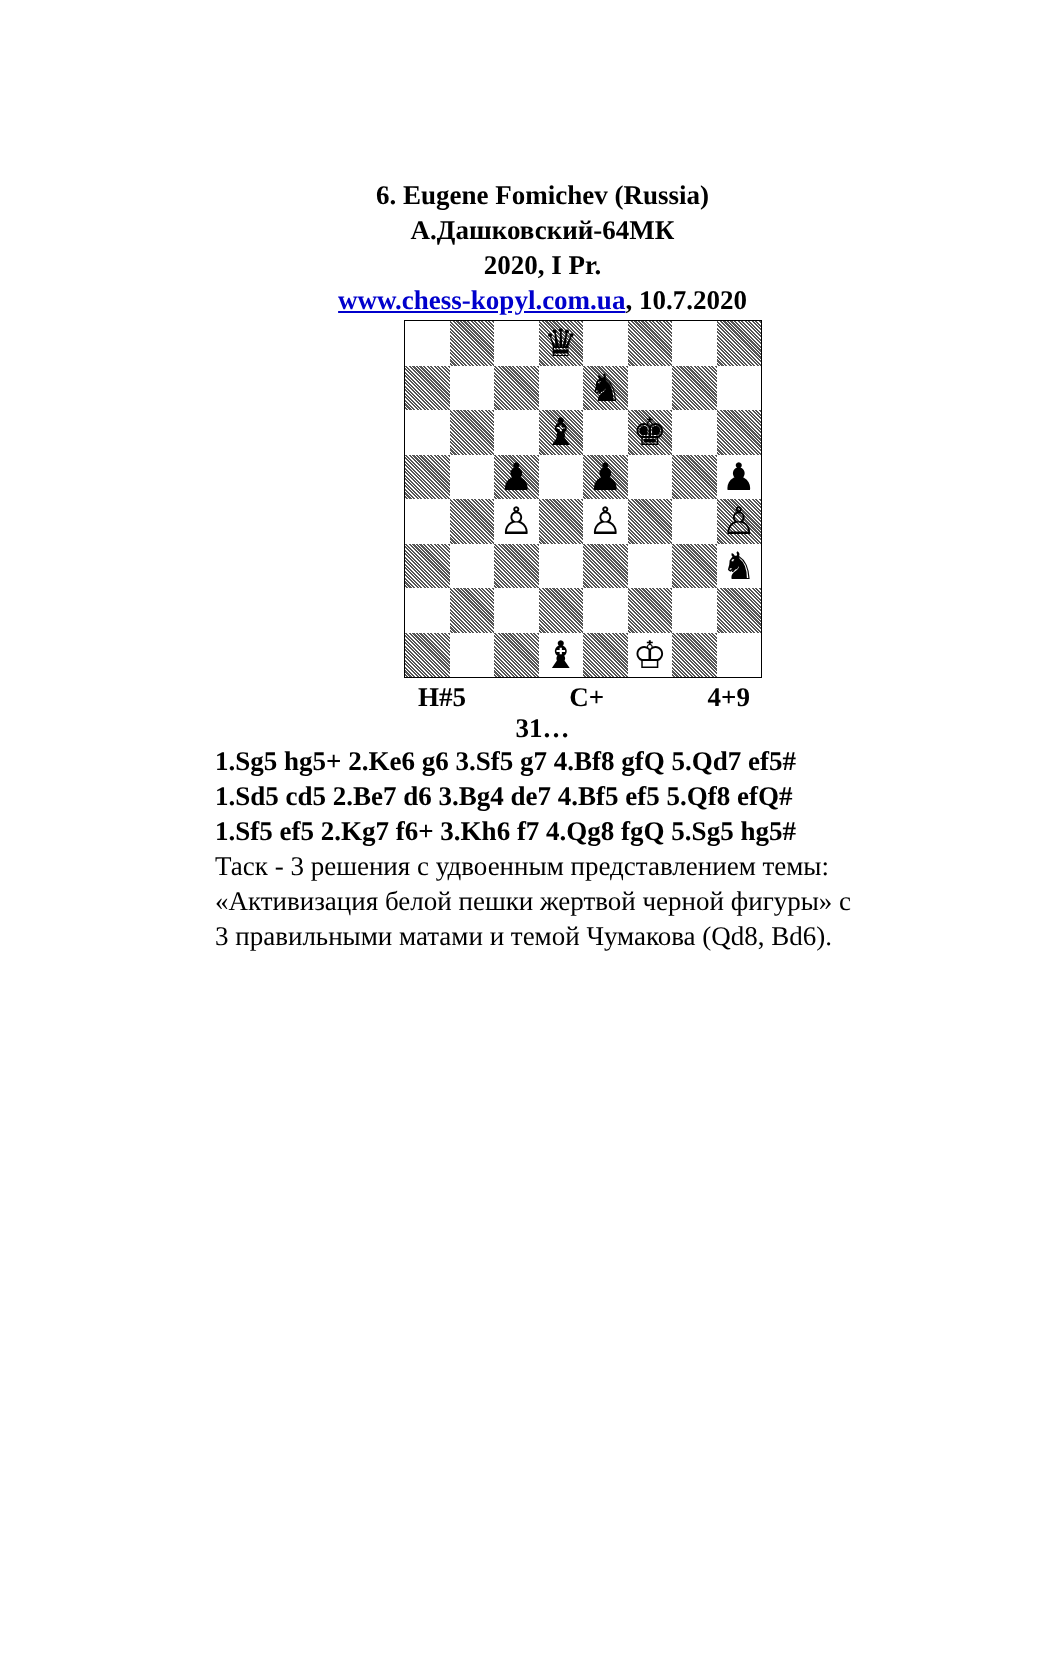6. Eugene Fomichev (Russia)
А.Дашковский-64МК
2020, I Pr.
www.chess-kopyl.com.ua, 10.7.2020
♛
♞
♝
♚
♟
♟
♟
♙
♙
♙
♞
♝
♔
H#5 C+ 4+9
31…
1.Sg5 hg5+ 2.Ke6 g6 3.Sf5 g7 4.Bf8 gfQ 5.Qd7 ef5#
1.Sd5 cd5 2.Be7 d6 3.Bg4 de7 4.Bf5 ef5 5.Qf8 efQ#
1.Sf5 ef5 2.Kg7 f6+ 3.Kh6 f7 4.Qg8 fgQ 5.Sg5 hg5#
Таск - 3 решения с удвоенным представлением темы:
«Активизация белой пешки жертвой черной фигуры» с
3 правильными матами и темой Чумакова (Qd8, Bd6).